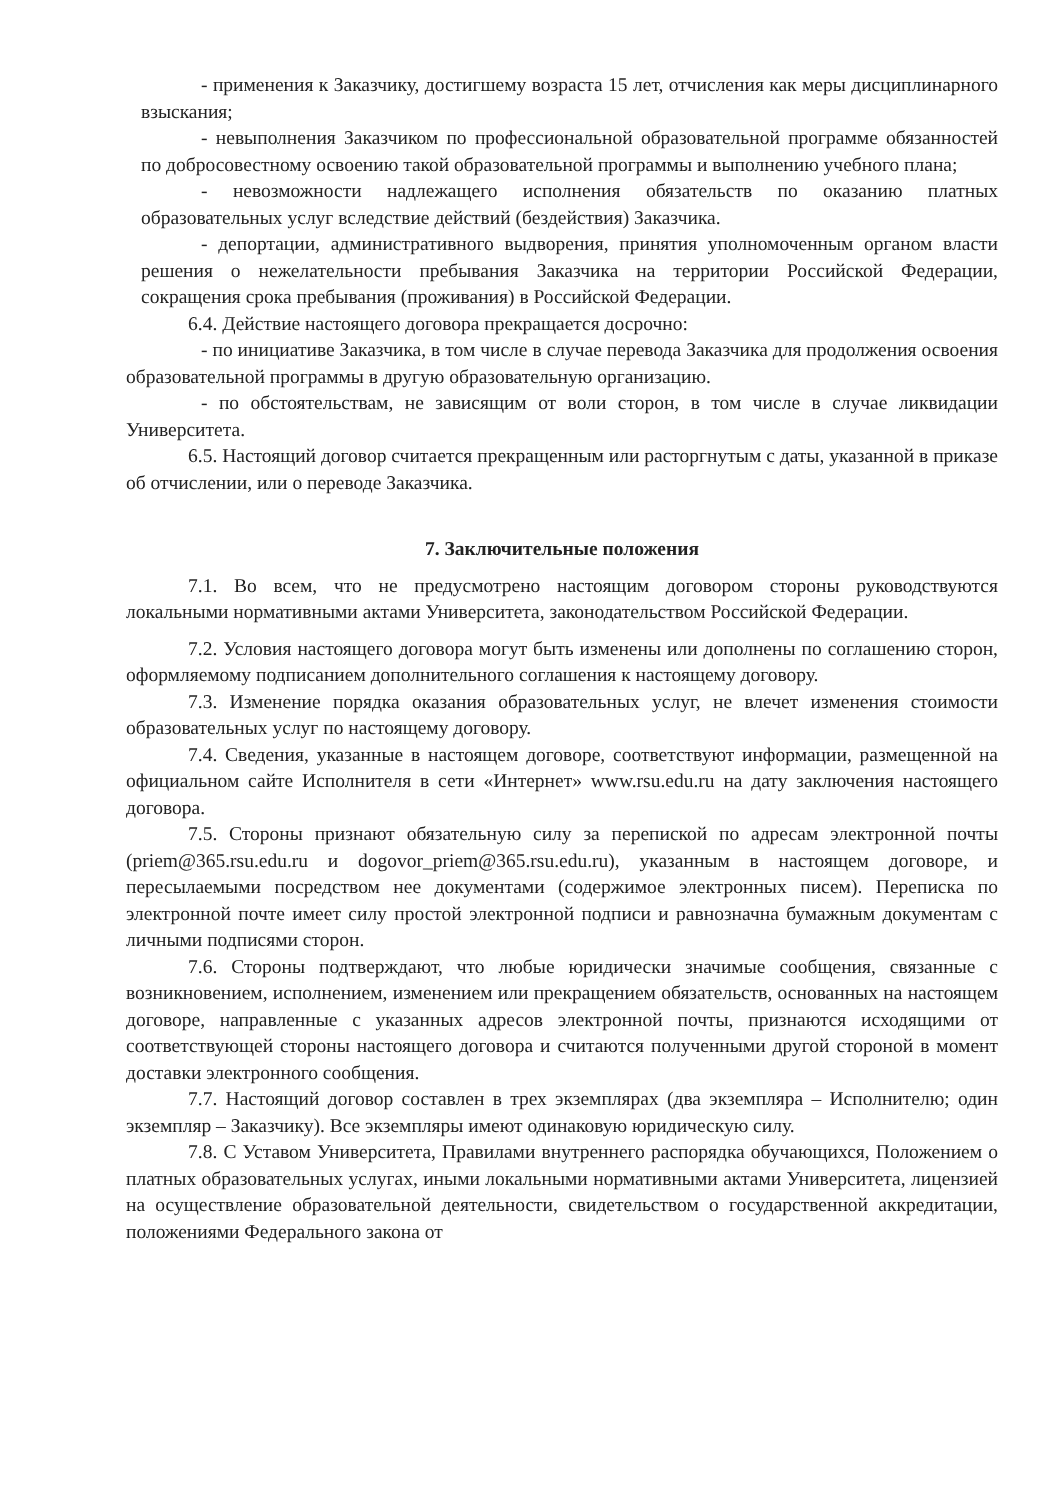- применения к Заказчику, достигшему возраста 15 лет, отчисления как меры дисциплинарного взыскания;
- невыполнения Заказчиком по профессиональной образовательной программе обязанностей по добросовестному освоению такой образовательной программы и выполнению учебного плана;
- невозможности надлежащего исполнения обязательств по оказанию платных образовательных услуг вследствие действий (бездействия) Заказчика.
- депортации, административного выдворения, принятия уполномоченным органом власти решения о нежелательности пребывания Заказчика на территории Российской Федерации, сокращения срока пребывания (проживания) в Российской Федерации.
6.4. Действие настоящего договора прекращается досрочно:
- по инициативе Заказчика, в том числе в случае перевода Заказчика для продолжения освоения образовательной программы в другую образовательную организацию.
- по обстоятельствам, не зависящим от воли сторон, в том числе в случае ликвидации Университета.
6.5. Настоящий договор считается прекращенным или расторгнутым с даты, указанной в приказе об отчислении, или о переводе Заказчика.
7. Заключительные положения
7.1. Во всем, что не предусмотрено настоящим договором стороны руководствуются локальными нормативными актами Университета, законодательством Российской Федерации.
7.2. Условия настоящего договора могут быть изменены или дополнены по соглашению сторон, оформляемому подписанием дополнительного соглашения к настоящему договору.
7.3. Изменение порядка оказания образовательных услуг, не влечет изменения стоимости образовательных услуг по настоящему договору.
7.4. Сведения, указанные в настоящем договоре, соответствуют информации, размещенной на официальном сайте Исполнителя в сети «Интернет» www.rsu.edu.ru на дату заключения настоящего договора.
7.5. Стороны признают обязательную силу за перепиской по адресам электронной почты (priem@365.rsu.edu.ru и dogovor_priem@365.rsu.edu.ru), указанным в настоящем договоре, и пересылаемыми посредством нее документами (содержимое электронных писем). Переписка по электронной почте имеет силу простой электронной подписи и равнозначна бумажным документам с личными подписями сторон.
7.6. Стороны подтверждают, что любые юридически значимые сообщения, связанные с возникновением, исполнением, изменением или прекращением обязательств, основанных на настоящем договоре, направленные с указанных адресов электронной почты, признаются исходящими от соответствующей стороны настоящего договора и считаются полученными другой стороной в момент доставки электронного сообщения.
7.7. Настоящий договор составлен в трех экземплярах (два экземпляра – Исполнителю; один экземпляр – Заказчику). Все экземпляры имеют одинаковую юридическую силу.
7.8. С Уставом Университета, Правилами внутреннего распорядка обучающихся, Положением о платных образовательных услугах, иными локальными нормативными актами Университета, лицензией на осуществление образовательной деятельности, свидетельством о государственной аккредитации, положениями Федерального закона от